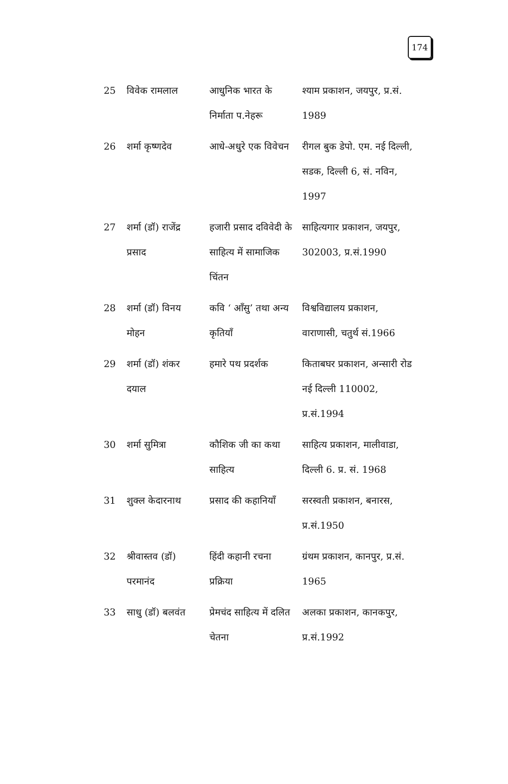174
| 25 | विवेक रामलाल | आधुनिक भारत के निर्माता प.नेहरू | श्याम प्रकाशन, जयपुर, प्र.सं. 1989 |
| 26 | शर्मा कृष्णदेव | आधे-अधुरे एक विवेचन | रीगल बुक डेपो. एम. नई दिल्ली, सडक, दिल्ली 6, सं. नविन, 1997 |
| 27 | शर्मा (डॉ) राजेंद्र प्रसाद | हजारी प्रसाद दविवेदी के साहित्य में सामाजिक चिंतन | साहित्यगार प्रकाशन, जयपुर, 302003, प्र.सं.1990 |
| 28 | शर्मा (डॉ) विनय मोहन | कवि ‘ आँसु’ तथा अन्य कृतियाँ | विश्वविद्यालय प्रकाशन, वाराणासी, चतुर्थ सं.1966 |
| 29 | शर्मा (डॉ) शंकर दयाल | हमारे पथ प्रदर्शक | किताबघर प्रकाशन, अन्सारी रोड नई दिल्ली 110002, प्र.सं.1994 |
| 30 | शर्मा सुमित्रा | कौशिक जी का कथा साहित्य | साहित्य प्रकाशन, मालीवाडा, दिल्ली 6. प्र. सं. 1968 |
| 31 | शुक्ल केदारनाथ | प्रसाद की कहानियाँ | सरस्वती प्रकाशन, बनारस, प्र.सं.1950 |
| 32 | श्रीवास्तव (डॉ) परमानंद | हिंदी कहानी रचना प्रक्रिया | ग्रंथम प्रकाशन, कानपुर, प्र.सं. 1965 |
| 33 | साधु (डॉ) बलवंत | प्रेमचंद साहित्य में दलित चेतना | अलका प्रकाशन, कानकपुर, प्र.सं.1992 |